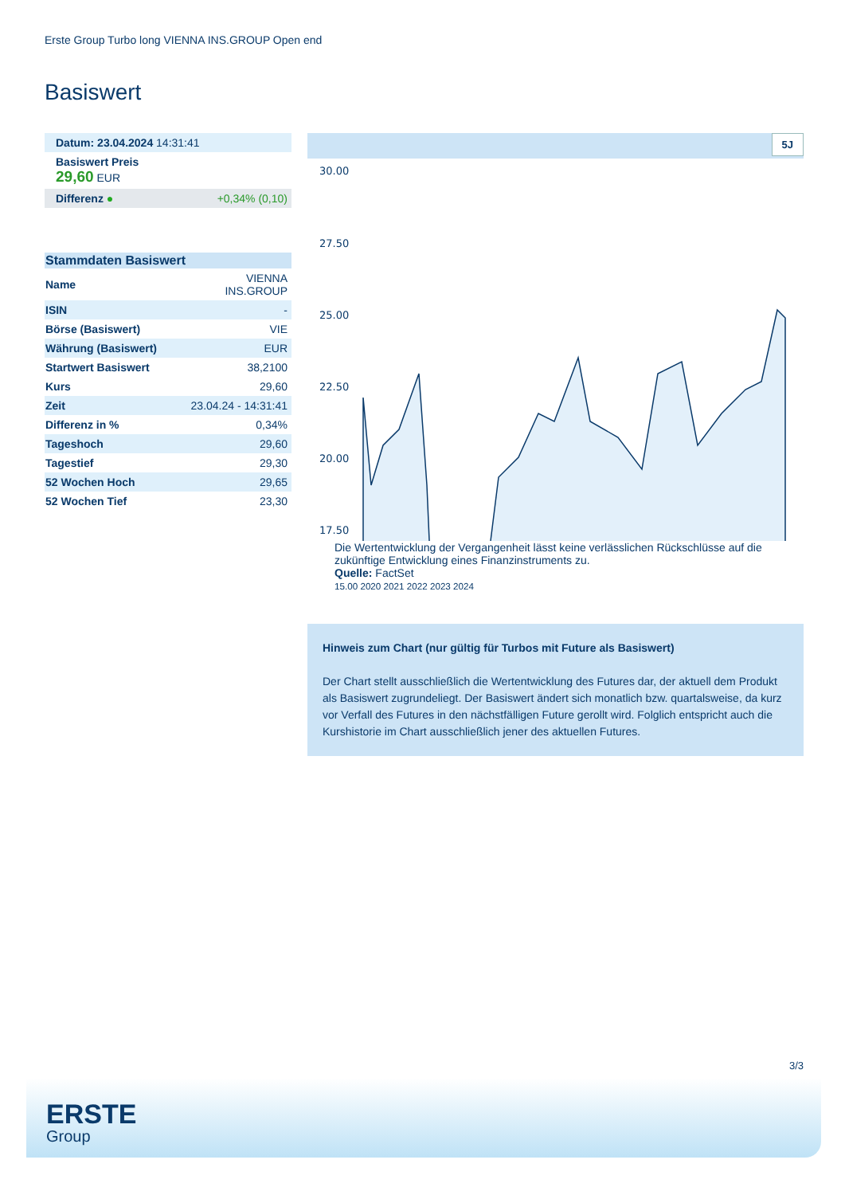Erste Group Turbo long VIENNA INS.GROUP Open end
Basiswert
| Datum: 23.04.2024 14:31:41 | |
| Basiswert Preis 29,60 EUR | |
| Differenz ● | +0,34% (0,10) |
| Stammdaten Basiswert | |
| --- | --- |
| Name | VIENNA INS.GROUP |
| ISIN | - |
| Börse (Basiswert) | VIE |
| Währung (Basiswert) | EUR |
| Startwert Basiswert | 38,2100 |
| Kurs | 29,60 |
| Zeit | 23.04.24 - 14:31:41 |
| Differenz in % | 0,34% |
| Tageshoch | 29,60 |
| Tagestief | 29,30 |
| 52 Wochen Hoch | 29,65 |
| 52 Wochen Tief | 23,30 |
5J
30.00
27.50
25.00
22.50
20.00
17.50
Die Wertentwicklung der Vergangenheit lässt keine verlässlichen Rückschlüsse auf die zukünftige Entwicklung eines Finanzinstruments zu.
Quelle: FactSet
15.00 2020 2021 2022 2023 2024
Hinweis zum Chart (nur gültig für Turbos mit Future als Basiswert)
Der Chart stellt ausschließlich die Wertentwicklung des Futures dar, der aktuell dem Produkt als Basiswert zugrundeliegt. Der Basiswert ändert sich monatlich bzw. quartalsweise, da kurz vor Verfall des Futures in den nächstfälligen Future gerollt wird. Folglich entspricht auch die Kurshistorie im Chart ausschließlich jener des aktuellen Futures.
3/3
ERSTE
Group